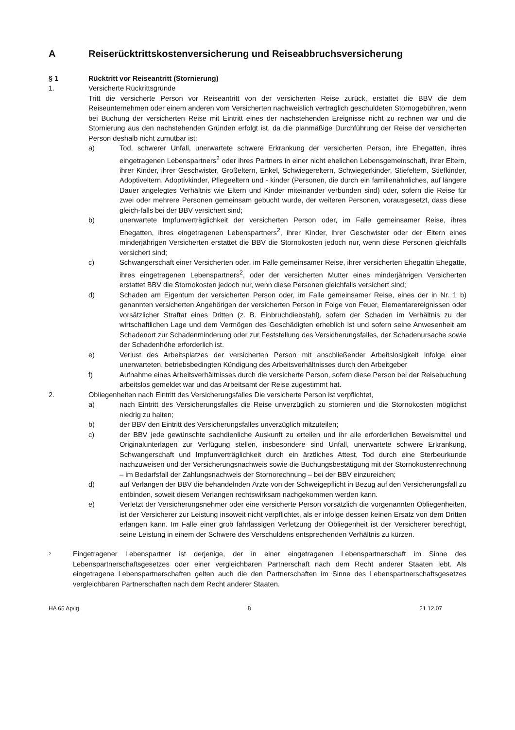A Reiserücktrittskostenversicherung und Reiseabbruchsversicherung
§ 1 Rücktritt vor Reiseantritt (Stornierung)
1. Versicherte Rückrittsgründe
Tritt die versicherte Person vor Reiseantritt von der versicherten Reise zurück, erstattet die BBV die dem Reiseunternehmen oder einem anderen vom Versicherten nachweislich vertraglich geschuldeten Stornogebühren, wenn bei Buchung der versicherten Reise mit Eintritt eines der nachstehenden Ereignisse nicht zu rechnen war und die Stornierung aus den nachstehenden Gründen erfolgt ist, da die planmäßige Durchführung der Reise der versicherten Person deshalb nicht zumutbar ist:
a) Tod, schwerer Unfall, unerwartete schwere Erkrankung der versicherten Person, ihre Ehegatten, ihres eingetragenen Lebenspartners<sup>2</sup> oder ihres Partners in einer nicht ehelichen Lebensgemeinschaft, ihrer Eltern, ihrer Kinder, ihrer Geschwister, Großeltern, Enkel, Schwiegereltern, Schwiegerkinder, Stiefeltern, Stiefkinder, Adoptiveltern, Adoptivkinder, Pflegeeltern und - kinder (Personen, die durch ein familienähnliches, auf längere Dauer angelegtes Verhältnis wie Eltern und Kinder miteinander verbunden sind) oder, sofern die Reise für zwei oder mehrere Personen gemeinsam gebucht wurde, der weiteren Personen, vorausgesetzt, dass diese gleich-falls bei der BBV versichert sind;
b) unerwartete Impfunverträglichkeit der versicherten Person oder, im Falle gemeinsamer Reise, ihres Ehegatten, ihres eingetragenen Lebenspartners<sup>2</sup>, ihrer Kinder, ihrer Geschwister oder der Eltern eines minderjährigen Versicherten erstattet die BBV die Stornokosten jedoch nur, wenn diese Personen gleichfalls versichert sind;
c) Schwangerschaft einer Versicherten oder, im Falle gemeinsamer Reise, ihrer versicherten Ehegattin Ehegatte, ihres eingetragenen Lebenspartners<sup>2</sup>, oder der versicherten Mutter eines minderjährigen Versicherten erstattet BBV die Stornokosten jedoch nur, wenn diese Personen gleichfalls versichert sind;
d) Schaden am Eigentum der versicherten Person oder, im Falle gemeinsamer Reise, eines der in Nr. 1 b) genannten versicherten Angehörigen der versicherten Person in Folge von Feuer, Elementarereignissen oder vorsätzlicher Straftat eines Dritten (z. B. Einbruchdiebstahl), sofern der Schaden im Verhältnis zu der wirtschaftlichen Lage und dem Vermögen des Geschädigten erheblich ist und sofern seine Anwesenheit am Schadenort zur Schadenminderung oder zur Feststellung des Versicherungsfalles, der Schadenursache sowie der Schadenhöhe erforderlich ist.
e) Verlust des Arbeitsplatzes der versicherten Person mit anschließender Arbeitslosigkeit infolge einer unerwarteten, betriebsbedingten Kündigung des Arbeitsverhältnisses durch den Arbeitgeber
f) Aufnahme eines Arbeitsverhältnisses durch die versicherte Person, sofern diese Person bei der Reisebuchung arbeitslos gemeldet war und das Arbeitsamt der Reise zugestimmt hat.
2. Obliegenheiten nach Eintritt des Versicherungsfalles Die versicherte Person ist verpflichtet,
a) nach Eintritt des Versicherungsfalles die Reise unverzüglich zu stornieren und die Stornokosten möglichst niedrig zu halten;
b) der BBV den Eintritt des Versicherungsfalles unverzüglich mitzuteilen;
c) der BBV jede gewünschte sachdienliche Auskunft zu erteilen und ihr alle erforderlichen Beweismittel und Originalunterlagen zur Verfügung stellen, insbesondere sind Unfall, unerwartete schwere Erkrankung, Schwangerschaft und Impfunverträglichkeit durch ein ärztliches Attest, Tod durch eine Sterbeurkunde nachzuweisen und der Versicherungsnachweis sowie die Buchungsbestätigung mit der Stornokostenrechnung – im Bedarfsfall der Zahlungsnachweis der Stornorechnung – bei der BBV einzureichen;
d) auf Verlangen der BBV die behandelnden Ärzte von der Schweigepflicht in Bezug auf den Versicherungsfall zu entbinden, soweit diesem Verlangen rechtswirksam nachgekommen werden kann.
e) Verletzt der Versicherungsnehmer oder eine versicherte Person vorsätzlich die vorgenannten Obliegenheiten, ist der Versicherer zur Leistung insoweit nicht verpflichtet, als er infolge dessen keinen Ersatz von dem Dritten erlangen kann. Im Falle einer grob fahrlässigen Verletzung der Obliegenheit ist der Versicherer berechtigt, seine Leistung in einem der Schwere des Verschuldens entsprechenden Verhältnis zu kürzen.
<sup>2</sup>
Eingetragener Lebenspartner ist derjenige, der in einer eingetragenen Lebenspartnerschaft im Sinne des Lebenspartnerschaftsgesetzes oder einer vergleichbaren Partnerschaft nach dem Recht anderer Staaten lebt. Als eingetragene Lebenspartnerschaften gelten auch die den Partnerschaften im Sinne des Lebenspartnerschaftsgesetzes vergleichbaren Partnerschaften nach dem Recht anderer Staaten.
HA 65 Ap/lg 8 21.12.07